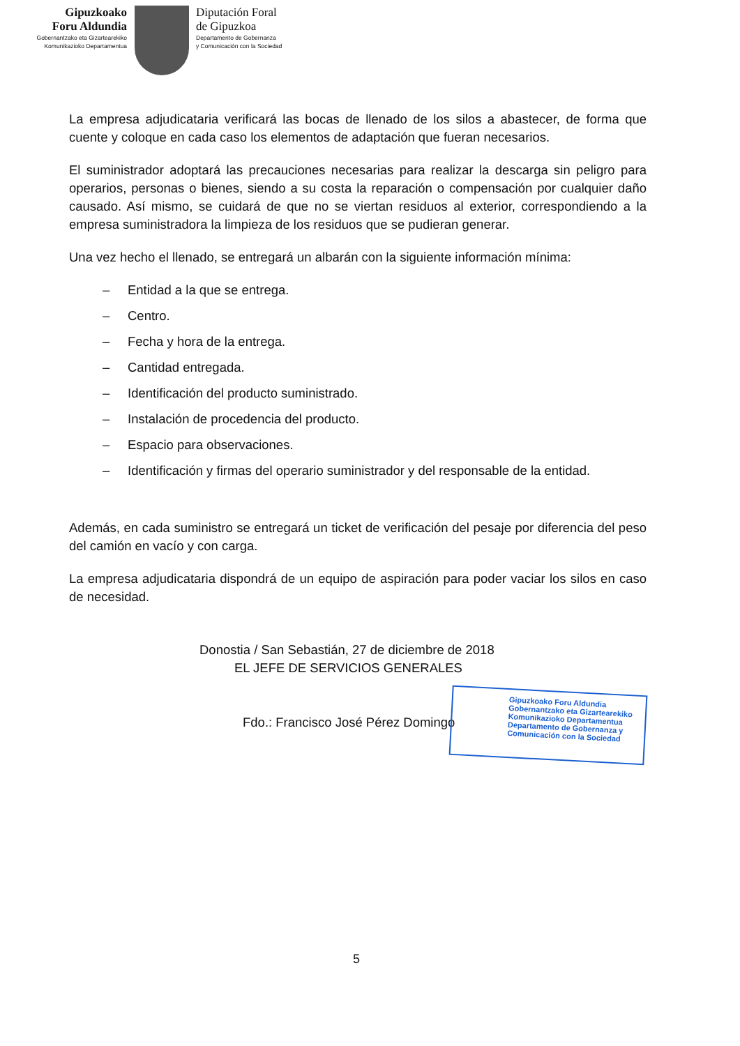Gipuzkoako
Foru Aldundia
Gobernantzako eta Gizartearekiko
Komunikazioko Departamentua
Diputación Foral
de Gipuzkoa
Departamento de Gobernanza
y Comunicación con la Sociedad
La empresa adjudicataria verificará las bocas de llenado de los silos a abastecer, de forma que cuente y coloque en cada caso los elementos de adaptación que fueran necesarios.
El suministrador adoptará las precauciones necesarias para realizar la descarga sin peligro para operarios, personas o bienes, siendo a su costa la reparación o compensación por cualquier daño causado. Así mismo, se cuidará de que no se viertan residuos al exterior, correspondiendo a la empresa suministradora la limpieza de los residuos que se pudieran generar.
Una vez hecho el llenado, se entregará un albarán con la siguiente información mínima:
– Entidad a la que se entrega.
– Centro.
– Fecha y hora de la entrega.
– Cantidad entregada.
– Identificación del producto suministrado.
– Instalación de procedencia del producto.
– Espacio para observaciones.
– Identificación y firmas del operario suministrador y del responsable de la entidad.
Además, en cada suministro se entregará un ticket de verificación del pesaje por diferencia del peso del camión en vacío y con carga.
La empresa adjudicataria dispondrá de un equipo de aspiración para poder vaciar los silos en caso de necesidad.
Donostia / San Sebastián, 27 de diciembre de 2018
EL JEFE DE SERVICIOS GENERALES
Fdo.: Francisco José Pérez Domingo
Gipuzkoako Foru Aldundia
Gobernantzako eta Gizartearekiko Komunikazioko Departamentua
Departamento de Gobernanza y Comunicación con la Sociedad
5